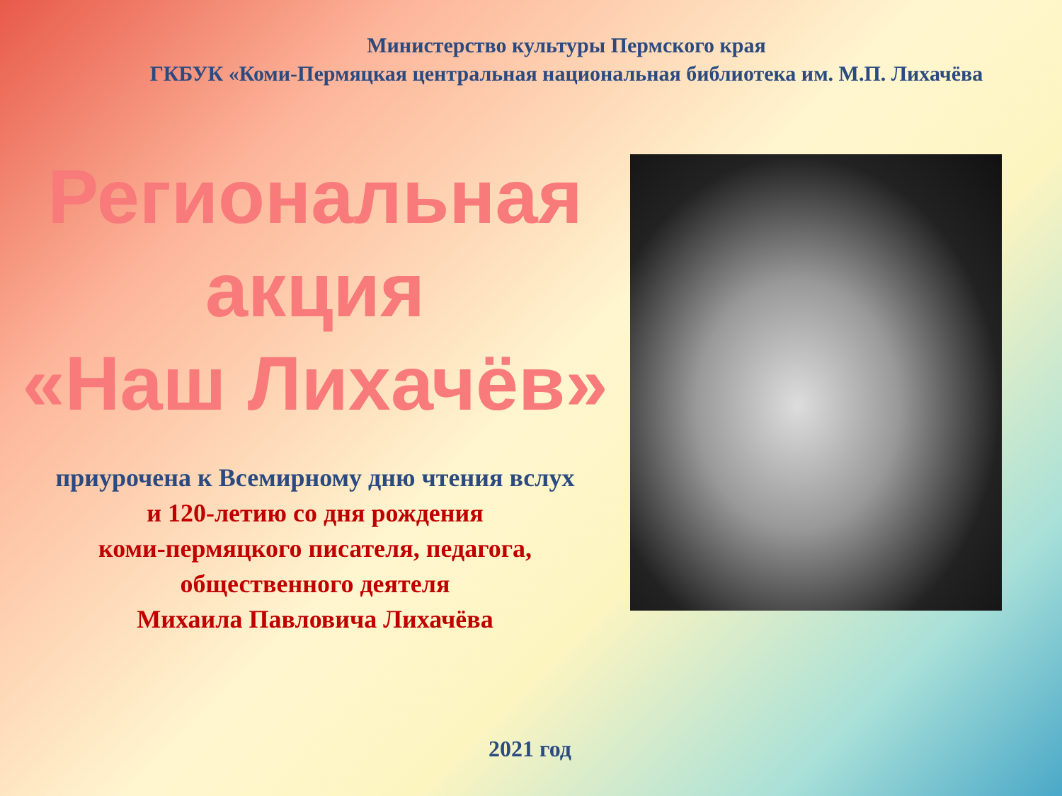Министерство культуры Пермского края
ГКБУК «Коми-Пермяцкая центральная национальная библиотека им. М.П. Лихачёва
Региональная
акция
«Наш Лихачёв»
приурочена к Всемирному дню чтения вслух
и 120-летию со дня рождения
коми-пермяцкого писателя, педагога,
общественного деятеля
Михаила Павловича Лихачёва
2021 год